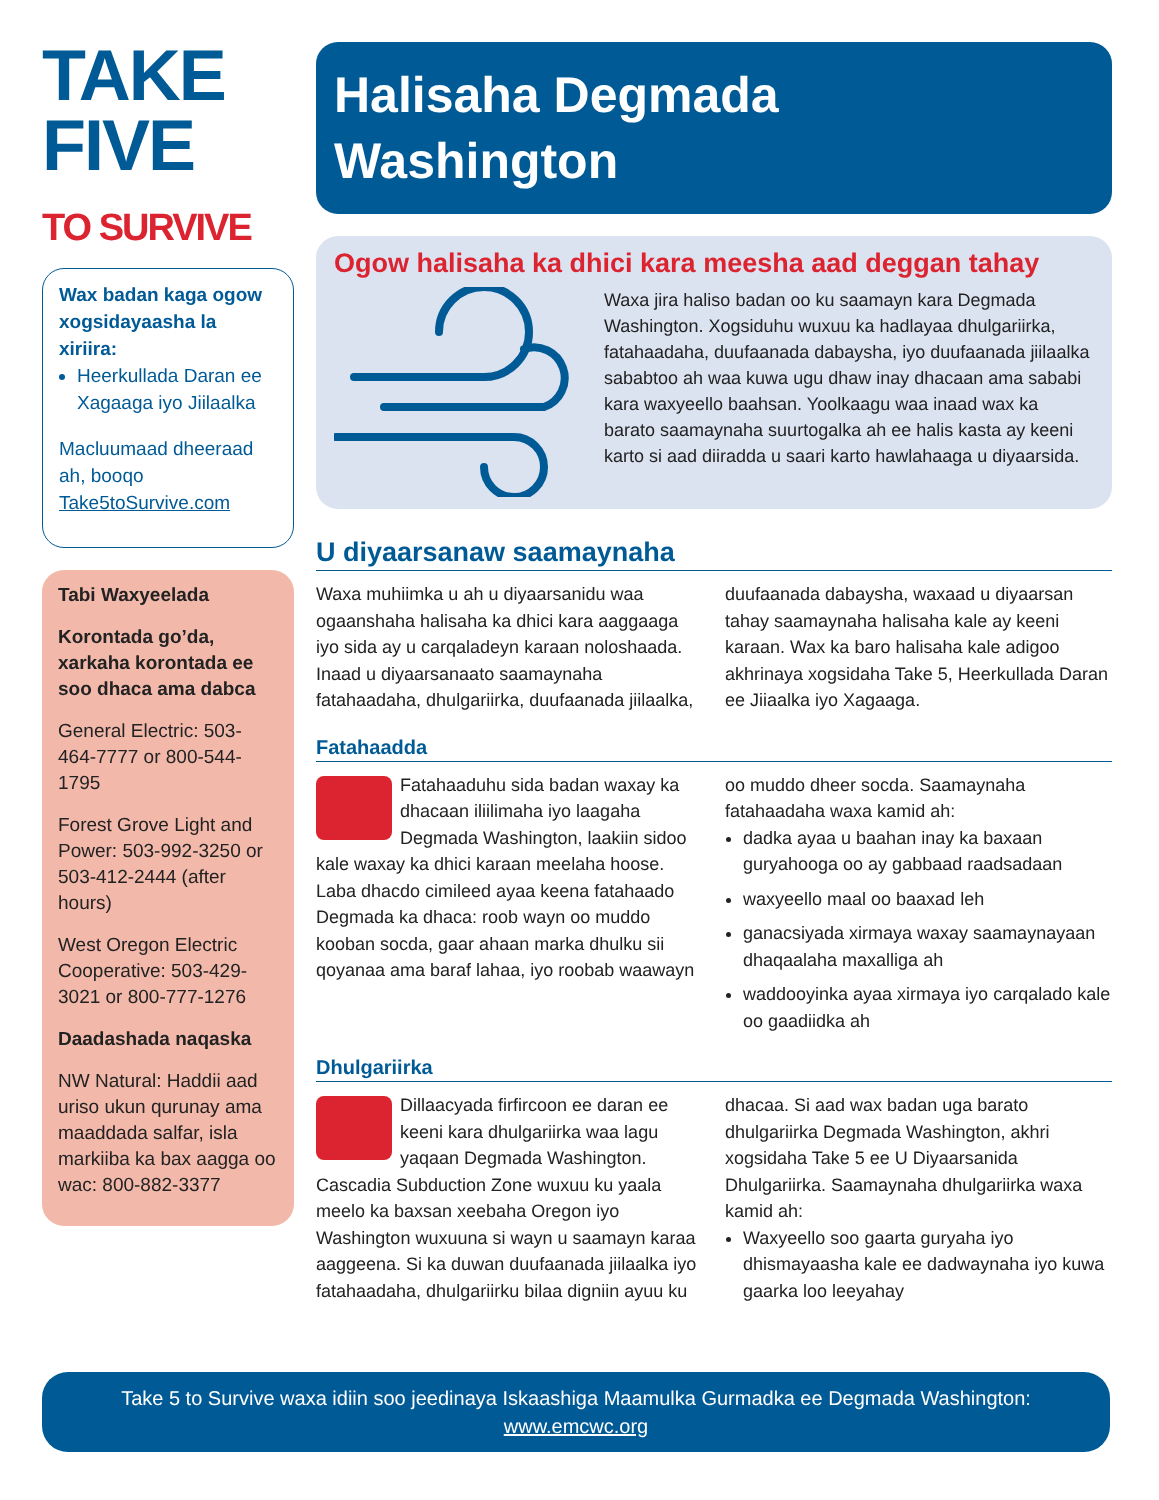TAKE
FIVE
TO SURVIVE
Wax badan kaga ogow xogsidayaasha la xiriira:
Heerkullada Daran ee Xagaaga iyo Jiilaalka
Macluumaad dheeraad ah, booqo Take5toSurvive.com
Tabi Waxyeelada
Korontada go’da, xarkaha korontada ee soo dhaca ama dabca
General Electric: 503-464-7777 or 800-544-1795
Forest Grove Light and Power: 503-992-3250 or 503-412-2444 (after hours)
West Oregon Electric Cooperative: 503-429-3021 or 800-777-1276
Daadashada naqaska
NW Natural: Haddii aad uriso ukun qurunay ama maaddada salfar, isla markiiba ka bax aagga oo wac: 800-882-3377
Halisaha Degmada
Washington
Ogow halisaha ka dhici kara meesha aad deggan tahay
Waxa jira haliso badan oo ku saamayn kara Degmada Washington. Xogsiduhu wuxuu ka hadlayaa dhulgariirka, fatahaadaha, duufaanada dabaysha, iyo duufaanada jiilaalka sababtoo ah waa kuwa ugu dhaw inay dhacaan ama sababi kara waxyeello baahsan. Yoolkaagu waa inaad wax ka barato saamaynaha suurtogalka ah ee halis kasta ay keeni karto si aad diiradda u saari karto hawlahaaga u diyaarsida.
U diyaarsanaw saamaynaha
Waxa muhiimka u ah u diyaarsanidu waa ogaanshaha halisaha ka dhici kara aaggaaga iyo sida ay u carqaladeyn karaan noloshaada. Inaad u diyaarsanaato saamaynaha fatahaadaha, dhulgariirka, duufaanada jiilaalka, duufaanada dabaysha, waxaad u diyaarsan tahay saamaynaha halisaha kale ay keeni karaan. Wax ka baro halisaha kale adigoo akhrinaya xogsidaha Take 5, Heerkullada Daran ee Jiiaalka iyo Xagaaga.
Fatahaadda
Fatahaaduhu sida badan waxay ka dhacaan iliilimaha iyo laagaha Degmada Washington, laakiin sidoo kale waxay ka dhici karaan meelaha hoose. Laba dhacdo cimileed ayaa keena fatahaado Degmada ka dhaca: roob wayn oo muddo kooban socda, gaar ahaan marka dhulku sii qoyanaa ama baraf lahaa, iyo roobab waawayn oo muddo dheer socda. Saamaynaha fatahaadaha waxa kamid ah:
dadka ayaa u baahan inay ka baxaan guryahooga oo ay gabbaad raadsadaan
waxyeello maal oo baaxad leh
ganacsiyada xirmaya waxay saamaynayaan dhaqaalaha maxalliga ah
waddooyinka ayaa xirmaya iyo carqalado kale oo gaadiidka ah
Dhulgariirka
Dillaacyada firfircoon ee daran ee keeni kara dhulgariirka waa lagu yaqaan Degmada Washington. Cascadia Subduction Zone wuxuu ku yaala meelo ka baxsan xeebaha Oregon iyo Washington wuxuuna si wayn u saamayn karaa aaggeena. Si ka duwan duufaanada jiilaalka iyo fatahaadaha, dhulgariirku bilaa digniin ayuu ku dhacaa. Si aad wax badan uga barato dhulgariirka Degmada Washington, akhri xogsidaha Take 5 ee U Diyaarsanida Dhulgariirka. Saamaynaha dhulgariirka waxa kamid ah:
Waxyeello soo gaarta guryaha iyo dhismayaasha kale ee dadwaynaha iyo kuwa gaarka loo leeyahay
Take 5 to Survive waxa idiin soo jeedinaya Iskaashiga Maamulka Gurmadka ee Degmada Washington:
www.emcwc.org